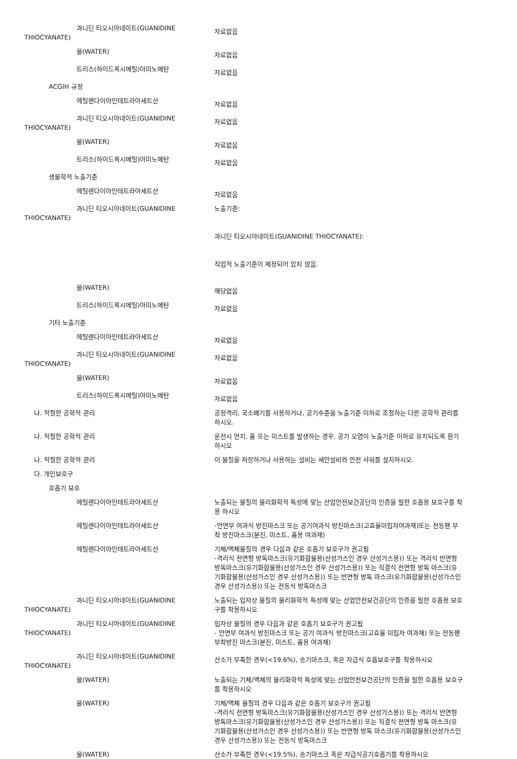과니딘 티오시아네이트(GUANIDINE
THIOCYANATE)
자료없음
물(WATER)
자료없음
트리스(하이드록시메틸)아미노메탄
자료없음
ACGIH 규정
에틸렌다이아민테트라아세트산
자료없음
과니딘 티오시아네이트(GUANIDINE
THIOCYANATE)
자료없음
물(WATER)
자료없음
트리스(하이드록시메틸)아미노메탄
자료없음
생물학적 노출기준
에틸렌다이아민테트라아세트산
자료없음
과니딘 티오시아네이트(GUANIDINE
THIOCYANATE)
노출기준:
과니딘 티오시아네이트(GUANIDINE THIOCYANATE):
직업적 노출기준이 제정되어 있지 않음.
물(WATER)
해당없음
트리스(하이드록시메틸)아미노메탄
자료없음
기타 노출기준
에틸렌다이아민테트라아세트산
자료없음
과니딘 티오시아네이트(GUANIDINE
THIOCYANATE)
자료없음
물(WATER)
자료없음
트리스(하이드록시메틸)아미노메탄
자료없음
나. 적절한 공학적 관리 공정격리, 국소배기를 사용하거나, 공기수준을 노출기준 이하로 조절하는 다른 공학적 관리를 하시오.
나. 적절한 공학적 관리 운전시 먼지, 흄 또는 미스트를 발생하는 경우, 공기 오염이 노출기준 이하로 유지되도록 환기하시오
나. 적절한 공학적 관리 이 물질을 저장하거나 사용하는 설비는 세안설비와 안전 샤워를 설치하시오.
다. 개인보호구
호흡기 보호
에틸렌다이아민테트라아세트산 노출되는 물질의 물리화학적 특성에 맞는 산업안전보건공단의 인증을 필한 호흡용 보호구를 착용 하시오
에틸렌다이아민테트라아세트산 -안면부 여과식 방진마스크 또는 공기여과식 방진마스크(고효율미립자여과재)또는 전동팬 부착 방진마스크(분진, 미스트, 흄용 여과재)
에틸렌다이아민테트라아세트산 기체/액체물질의 경우 다음과 같은 호흡기 보호구가 권고됨
-격리식 전면형 방독마스크(유기화합물용(산성가스인 경우 산성가스용)) 또는 격리식 반면형 방독마스크(유기화합물용(산성가스인 경우 산성가스용)) 또는 직결식 전면형 방독 마스크(유기화합물용(산성가스인 경우 산성가스용)) 또는 반면형 방독 마스크(유기화합물용(산성가스인 경우 산성가스용)) 또는 전동식 방독마스크
과니딘 티오시아네이트(GUANIDINE
THIOCYANATE)
노출되는 입자상 물질의 물리화학적 특성에 맞는 산업안전보건공단의 인증을 필한 호흡용 보호구를 착용하시오
과니딘 티오시아네이트(GUANIDINE
THIOCYANATE)
입자상 물질의 경우 다음과 같은 호흡기 보호구가 권고됨
- 안면부 여과식 방진마스크 또는 공기 여과식 방진마스크(고효율 미립자 여과재) 또는 전동팬 부착방진 마스크(분진, 미스트, 흄용 여과재)
과니딘 티오시아네이트(GUANIDINE
THIOCYANATE)
산소가 부족한 경우(<19.6%), 송기마스크, 혹은 자급식 호흡보호구를 착용하시오
물(WATER) 노출되는 기체/액체의 물리화학적 특성에 맞는 산업안전보건공단의 인증을 필한 호흡용 보호구를 착용하시오
물(WATER) 기체/액체 물질의 경우 다음과 같은 호흡기 보호구가 권고됨
-격리식 전면형 방독마스크(유기화합물용(산성가스인 경우 산성가스용)) 또는 격리식 반면형 방독마스크(유기화합물용(산성가스인 경우 산성가스용)) 또는 직결식 전면형 방독 마스크(유기화합물용(산성가스인 경우 산성가스용)) 또는 반면형 방독 마스크(유기화합물용(산성가스인 경우 산성가스용)) 또는 전동식 방독마스크
물(WATER) 산소가 부족한 경우(<19.5%), 송기마스크 혹은 자급식공기호흡기를 착용하시오